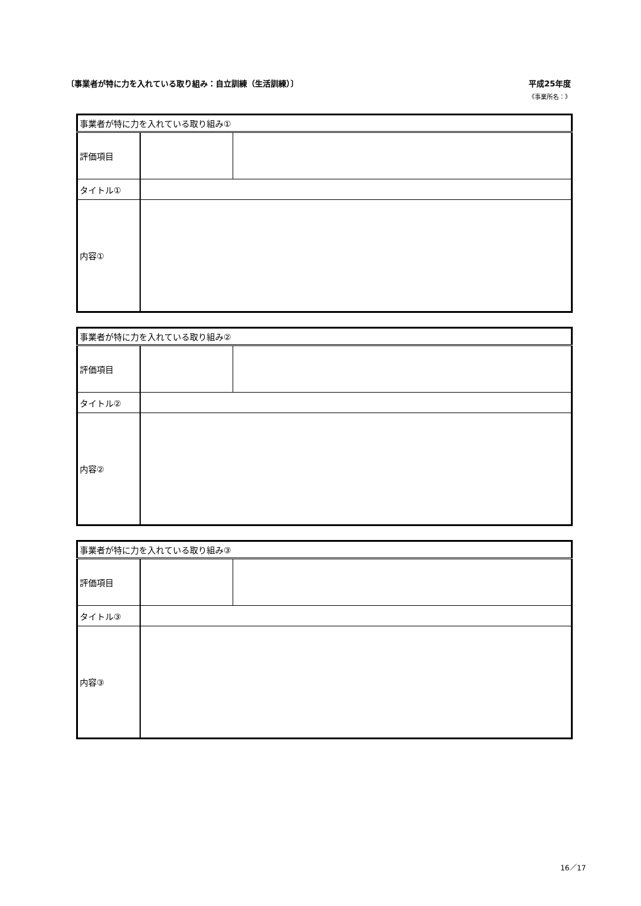〔事業者が特に力を入れている取り組み：自立訓練（生活訓練）〕 平成25年度
《事業所名：》
| 事業者が特に力を入れている取り組み① | | |
| 評価項目 | | |
| タイトル① | | |
| 内容① | | |
| 事業者が特に力を入れている取り組み② | | |
| 評価項目 | | |
| タイトル② | | |
| 内容② | | |
| 事業者が特に力を入れている取り組み③ | | |
| 評価項目 | | |
| タイトル③ | | |
| 内容③ | | |
16／17